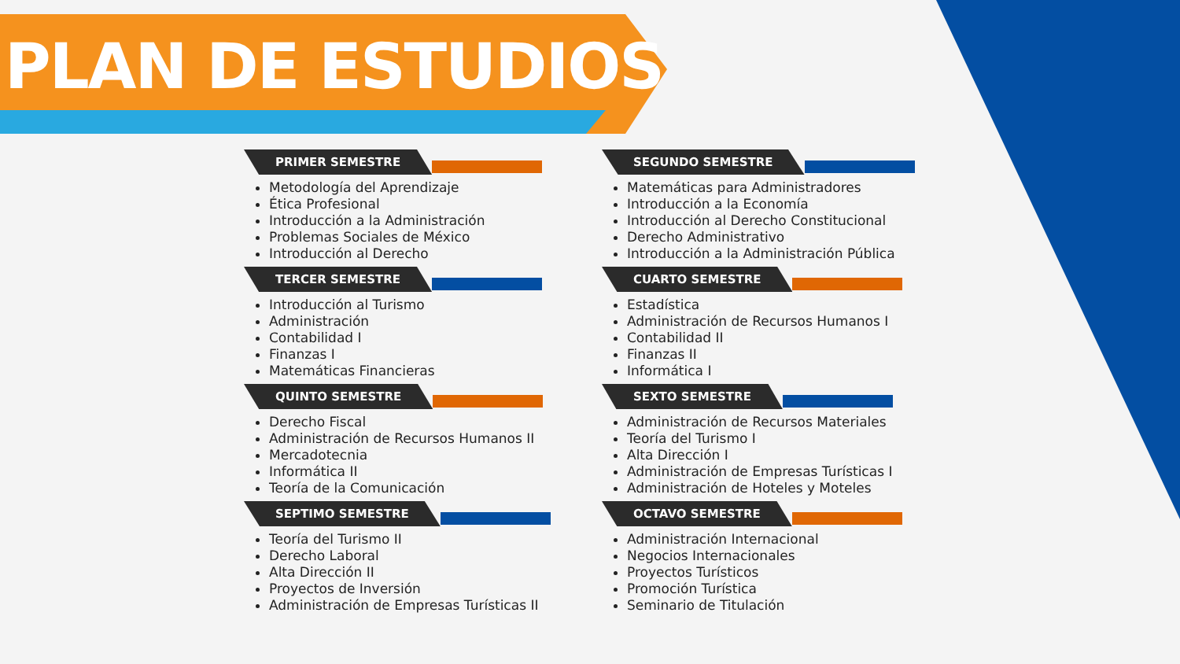PLAN DE ESTUDIOS
PRIMER SEMESTRE
Metodología del Aprendizaje
Ética Profesional
Introducción a la Administración
Problemas Sociales de México
Introducción al Derecho
SEGUNDO SEMESTRE
Matemáticas para Administradores
Introducción a la Economía
Introducción al Derecho Constitucional
Derecho Administrativo
Introducción a la Administración Pública
TERCER SEMESTRE
Introducción al Turismo
Administración
Contabilidad I
Finanzas I
Matemáticas Financieras
CUARTO SEMESTRE
Estadística
Administración de Recursos Humanos I
Contabilidad II
Finanzas II
Informática I
QUINTO SEMESTRE
Derecho Fiscal
Administración de Recursos Humanos II
Mercadotecnia
Informática II
Teoría de la Comunicación
SEXTO SEMESTRE
Administración de Recursos Materiales
Teoría del Turismo I
Alta Dirección I
Administración de Empresas Turísticas I
Administración de Hoteles y Moteles
SEPTIMO SEMESTRE
Teoría del Turismo II
Derecho Laboral
Alta Dirección II
Proyectos de Inversión
Administración de Empresas Turísticas II
OCTAVO SEMESTRE
Administración Internacional
Negocios Internacionales
Proyectos Turísticos
Promoción Turística
Seminario de Titulación